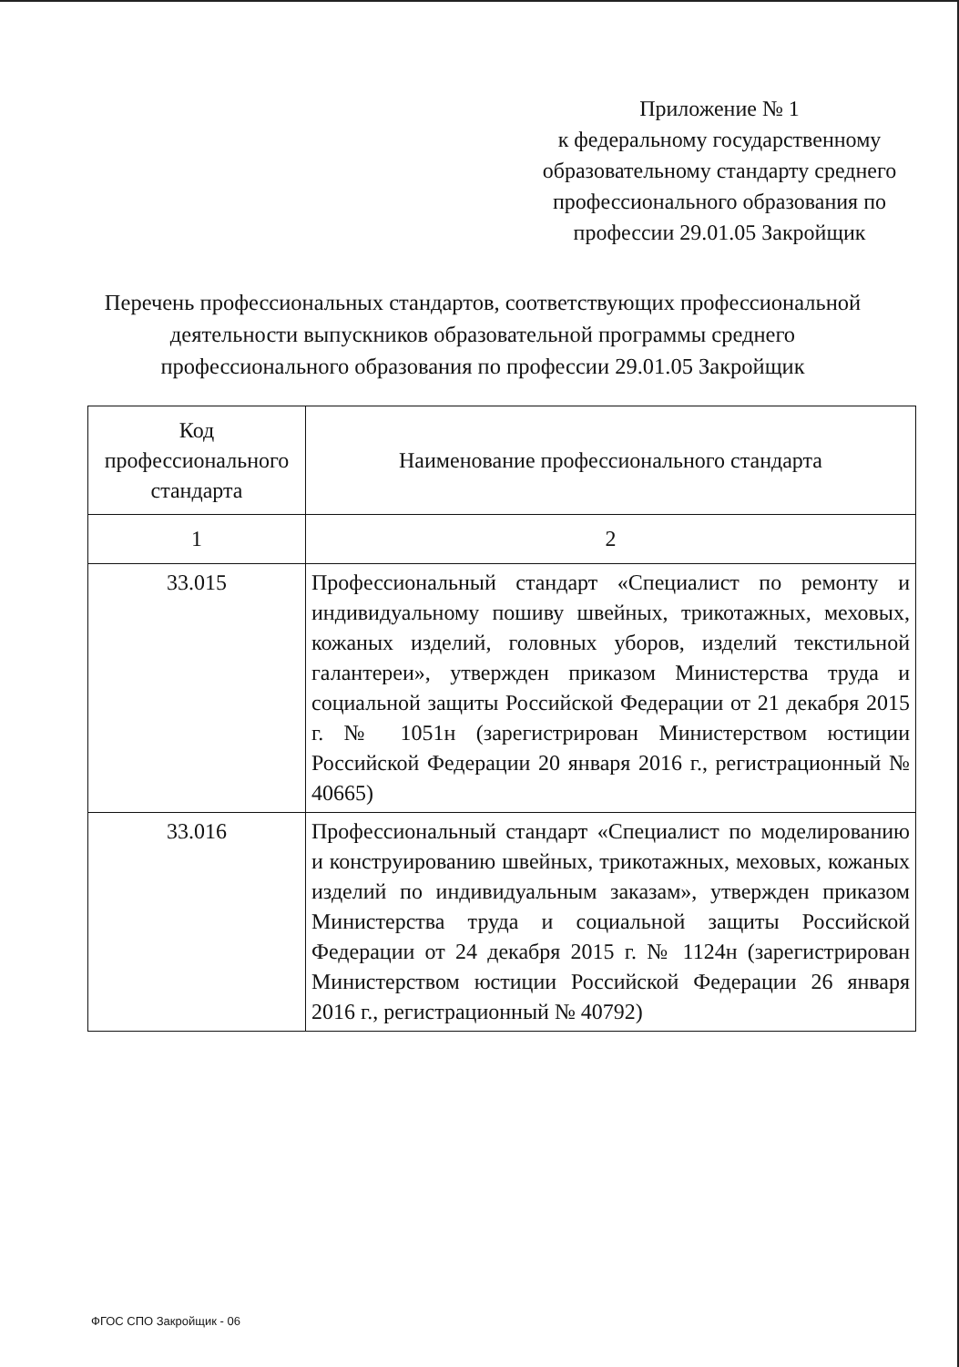Приложение № 1
к федеральному государственному
образовательному стандарту среднего
профессионального образования по
профессии 29.01.05 Закройщик
Перечень профессиональных стандартов, соответствующих профессиональной деятельности выпускников образовательной программы среднего профессионального образования по профессии 29.01.05 Закройщик
| Код профессионального стандарта | Наименование профессионального стандарта |
| --- | --- |
| 1 | 2 |
| 33.015 | Профессиональный стандарт «Специалист по ремонту и индивидуальному пошиву швейных, трикотажных, меховых, кожаных изделий, головных уборов, изделий текстильной галантереи», утвержден приказом Министерства труда и социальной защиты Российской Федерации от 21 декабря 2015 г. № 1051н (зарегистрирован Министерством юстиции Российской Федерации 20 января 2016 г., регистрационный № 40665) |
| 33.016 | Профессиональный стандарт «Специалист по моделированию и конструированию швейных, трикотажных, меховых, кожаных изделий по индивидуальным заказам», утвержден приказом Министерства труда и социальной защиты Российской Федерации от 24 декабря 2015 г. № 1124н (зарегистрирован Министерством юстиции Российской Федерации 26 января 2016 г., регистрационный № 40792) |
ФГОС СПО Закройщик - 06